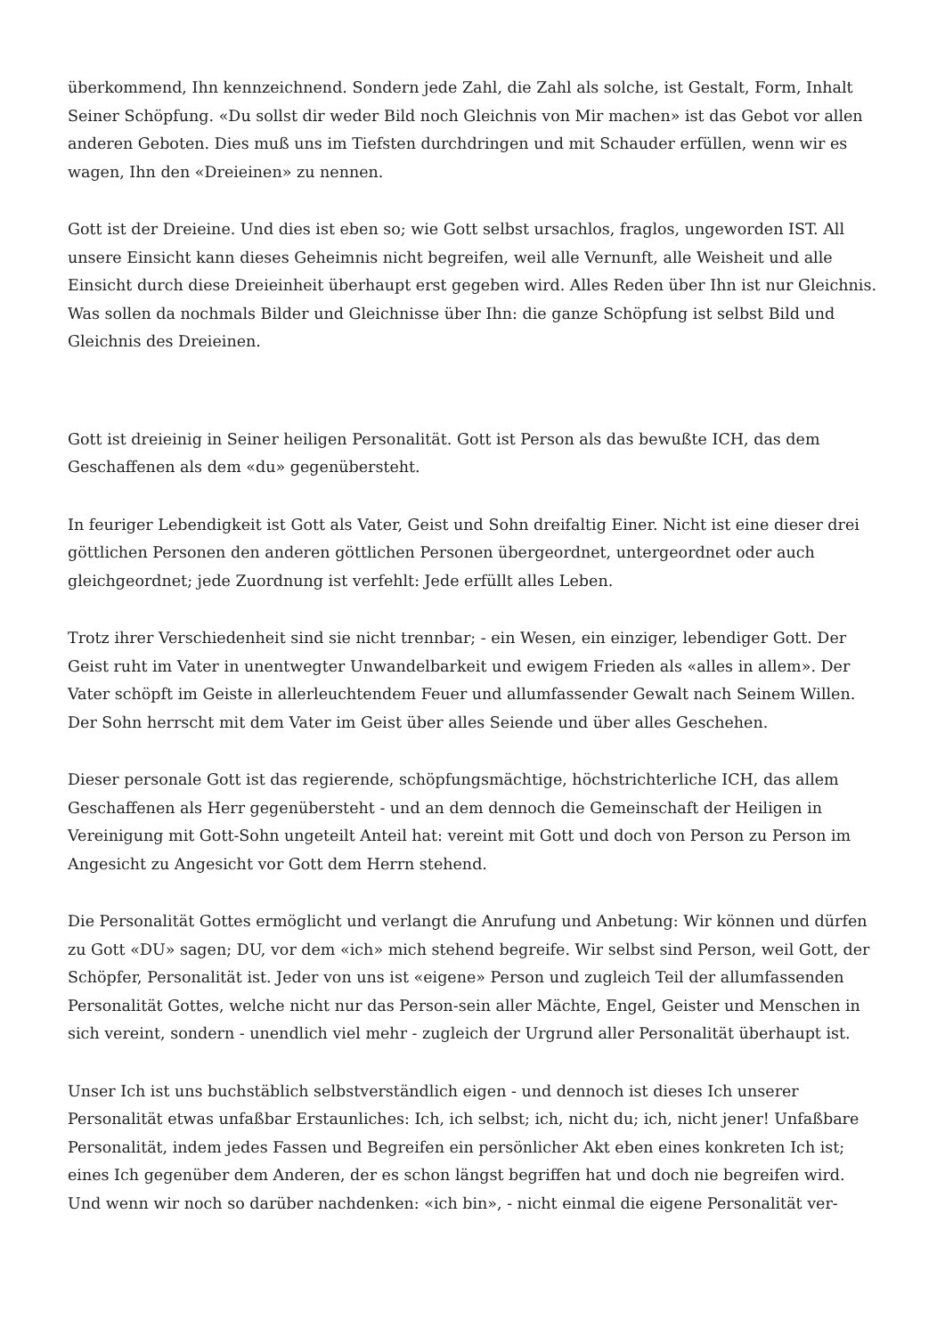überkommend, Ihn kennzeichnend. Sondern jede Zahl, die Zahl als solche, ist Gestalt, Form, Inhalt Seiner Schöpfung. «Du sollst dir weder Bild noch Gleichnis von Mir machen» ist das Gebot vor allen anderen Geboten. Dies muß uns im Tiefsten durchdringen und mit Schauder erfüllen, wenn wir es wagen, Ihn den «Dreieinen» zu nennen.
Gott ist der Dreieine. Und dies ist eben so; wie Gott selbst ursachlos, fraglos, ungeworden IST. All unsere Einsicht kann dieses Geheimnis nicht begreifen, weil alle Vernunft, alle Weisheit und alle Einsicht durch diese Dreieinheit überhaupt erst gegeben wird. Alles Reden über Ihn ist nur Gleichnis. Was sollen da nochmals Bilder und Gleichnisse über Ihn: die ganze Schöpfung ist selbst Bild und Gleichnis des Dreieinen.
Gott ist dreieinig in Seiner heiligen Personalität. Gott ist Person als das bewußte ICH, das dem Geschaffenen als dem «du» gegenübersteht.
In feuriger Lebendigkeit ist Gott als Vater, Geist und Sohn dreifaltig Einer. Nicht ist eine dieser drei göttlichen Personen den anderen göttlichen Personen übergeordnet, untergeordnet oder auch gleichgeordnet; jede Zuordnung ist verfehlt: Jede erfüllt alles Leben.
Trotz ihrer Verschiedenheit sind sie nicht trennbar; - ein Wesen, ein einziger, lebendiger Gott. Der Geist ruht im Vater in unentwegter Unwandelbarkeit und ewigem Frieden als «alles in allem». Der Vater schöpft im Geiste in allerleuchtendem Feuer und allumfassender Gewalt nach Seinem Willen. Der Sohn herrscht mit dem Vater im Geist über alles Seiende und über alles Geschehen.
Dieser personale Gott ist das regierende, schöpfungsmächtige, höchstrichterliche ICH, das allem Geschaffenen als Herr gegenübersteht - und an dem dennoch die Gemeinschaft der Heiligen in Vereinigung mit Gott-Sohn ungeteilt Anteil hat: vereint mit Gott und doch von Person zu Person im Angesicht zu Angesicht vor Gott dem Herrn stehend.
Die Personalität Gottes ermöglicht und verlangt die Anrufung und Anbetung: Wir können und dürfen zu Gott «DU» sagen; DU, vor dem «ich» mich stehend begreife. Wir selbst sind Person, weil Gott, der Schöpfer, Personalität ist. Jeder von uns ist «eigene» Person und zugleich Teil der allumfassenden Personalität Gottes, welche nicht nur das Person-sein aller Mächte, Engel, Geister und Menschen in sich vereint, sondern - unendlich viel mehr - zugleich der Urgrund aller Personalität überhaupt ist.
Unser Ich ist uns buchstäblich selbstverständlich eigen - und dennoch ist dieses Ich unserer Personalität etwas unfaßbar Erstaunliches: Ich, ich selbst; ich, nicht du; ich, nicht jener! Unfaßbare Personalität, indem jedes Fassen und Begreifen ein persönlicher Akt eben eines konkreten Ich ist; eines Ich gegenüber dem Anderen, der es schon längst begriffen hat und doch nie begreifen wird. Und wenn wir noch so darüber nachdenken: «ich bin», - nicht einmal die eigene Personalität ver-